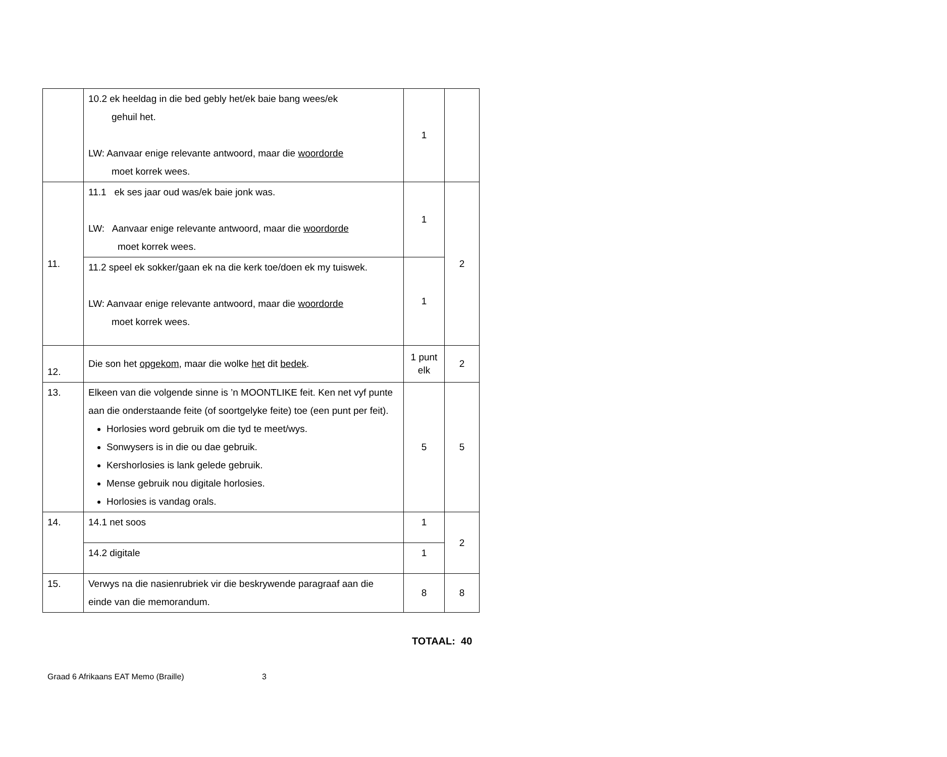| | 10.2 ek heeldag in die bed gebly het/ek baie bang wees/ek gehuil het. LW: Aanvaar enige relevante antwoord, maar die woordorde moet korrek wees. | 1 | |
| 11. | 11.1 ek ses jaar oud was/ek baie jonk was. LW: Aanvaar enige relevante antwoord, maar die woordorde moet korrek wees. | 1 | 2 |
| | 11.2 speel ek sokker/gaan ek na die kerk toe/doen ek my tuiswek. LW: Aanvaar enige relevante antwoord, maar die woordorde moet korrek wees. | 1 | |
| 12. | Die son het opgekom , maar die wolke het dit bedek . | 1 punt elk | 2 |
| 13. | Elkeen van die volgende sinne is ’n MOONTLIKE feit. Ken net vyf punte aan die onderstaande feite (of soortgelyke feite) toe (een punt per feit). Horlosies word gebruik om die tyd te meet/wys. Sonwysers is in die ou dae gebruik. Kershorlosies is lank gelede gebruik. Mense gebruik nou digitale horlosies. Horlosies is vandag orals. | 5 | 5 |
| 14. | 14.1 net soos | 1 | 2 |
| | 14.2 digitale | 1 | |
| 15. | Verwys na die nasienrubriek vir die beskrywende paragraaf aan die einde van die memorandum. | 8 | 8 |
TOTAAL: 40
Graad 6 Afrikaans EAT Memo (Braille) 3